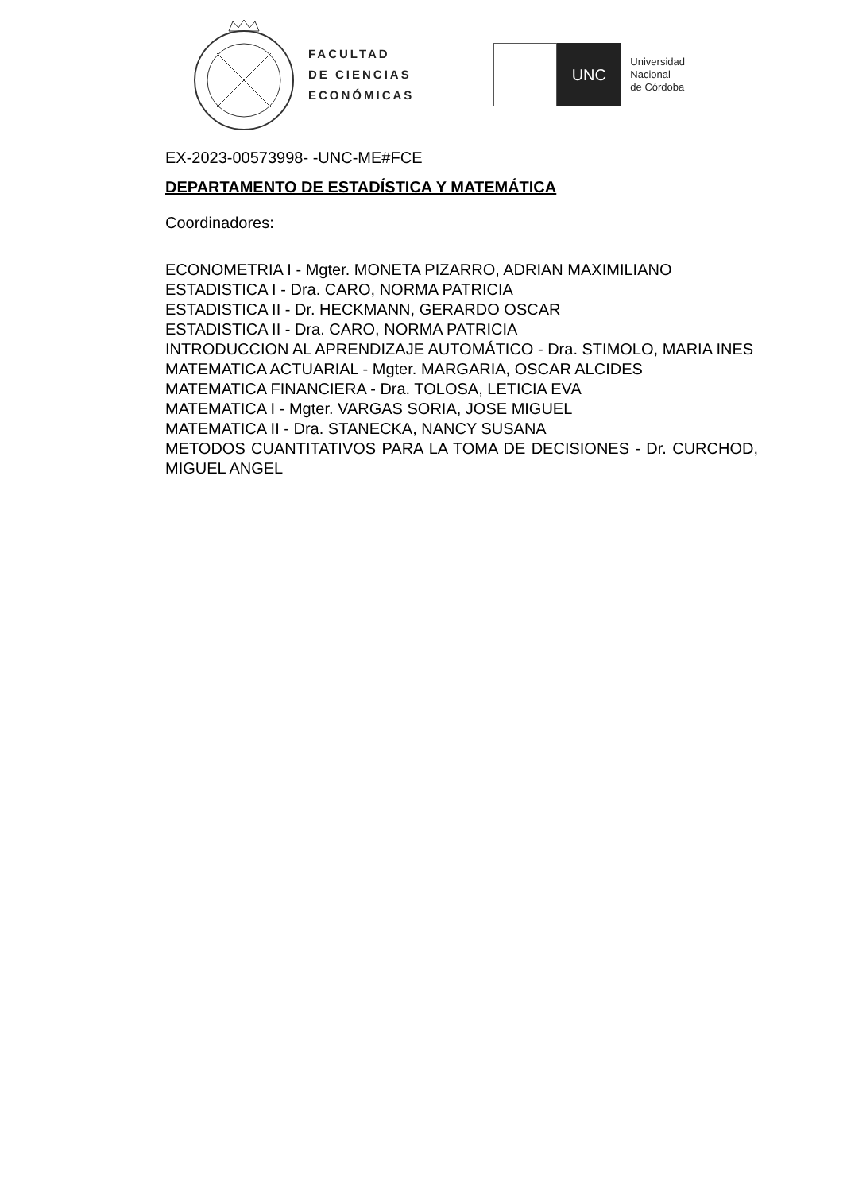FACULTAD
DE CIENCIAS
ECONÓMICAS
UNC
Universidad
Nacional
de Córdoba
EX-2023-00573998- -UNC-ME#FCE
DEPARTAMENTO DE ESTADÍSTICA Y MATEMÁTICA
Coordinadores:
ECONOMETRIA I - Mgter. MONETA PIZARRO, ADRIAN MAXIMILIANO
ESTADISTICA I - Dra. CARO, NORMA PATRICIA
ESTADISTICA II - Dr. HECKMANN, GERARDO OSCAR
ESTADISTICA II - Dra. CARO, NORMA PATRICIA
INTRODUCCION AL APRENDIZAJE AUTOMÁTICO - Dra. STIMOLO, MARIA INES
MATEMATICA ACTUARIAL - Mgter. MARGARIA, OSCAR ALCIDES
MATEMATICA FINANCIERA - Dra. TOLOSA, LETICIA EVA
MATEMATICA I - Mgter. VARGAS SORIA, JOSE MIGUEL
MATEMATICA II - Dra. STANECKA, NANCY SUSANA
METODOS CUANTITATIVOS PARA LA TOMA DE DECISIONES - Dr. CURCHOD, MIGUEL ANGEL